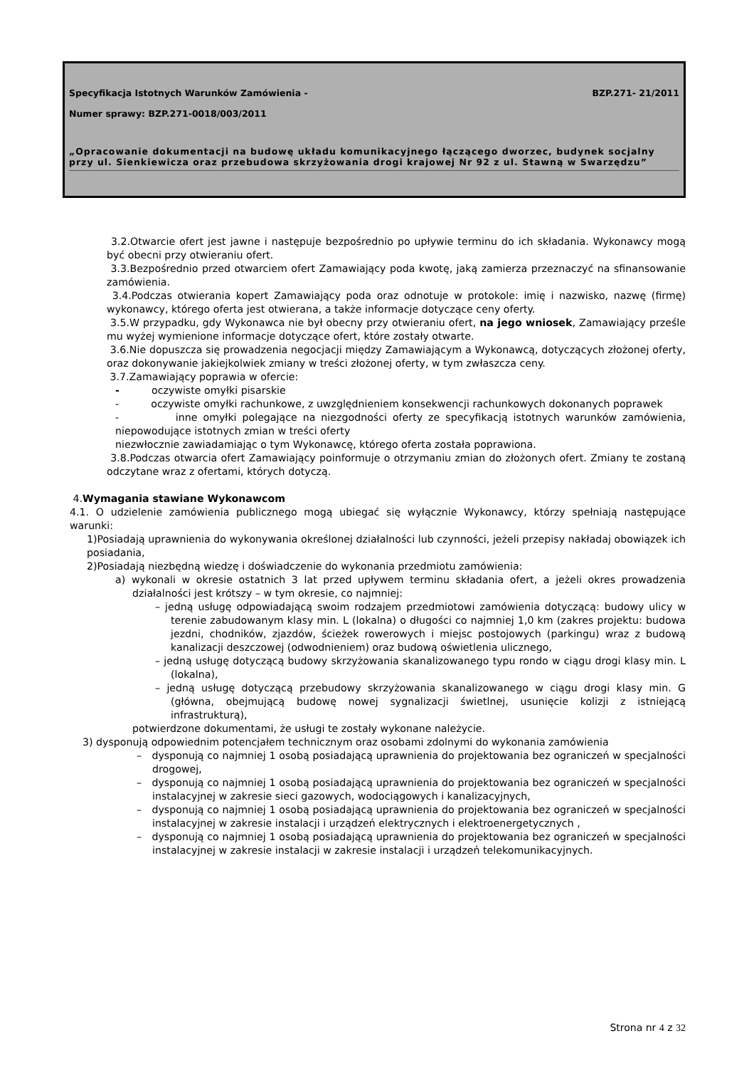Specyfikacja Istotnych Warunków Zamówienia - BZP.271- 21/2011
Numer sprawy: BZP.271-0018/003/2011
„Opracowanie dokumentacji na budowę układu komunikacyjnego łączącego dworzec, budynek socjalny przy ul. Sienkiewicza oraz przebudowa skrzyżowania drogi krajowej Nr 92 z ul. Stawną w Swarzędzu”
3.2.Otwarcie ofert jest jawne i następuje bezpośrednio po upływie terminu do ich składania. Wykonawcy mogą być obecni przy otwieraniu ofert.
3.3.Bezpośrednio przed otwarciem ofert Zamawiający poda kwotę, jaką zamierza przeznaczyć na sfinansowanie zamówienia.
3.4.Podczas otwierania kopert Zamawiający poda oraz odnotuje w protokole: imię i nazwisko, nazwę (firmę) wykonawcy, którego oferta jest otwierana, a także informacje dotyczące ceny oferty.
3.5.W przypadku, gdy Wykonawca nie był obecny przy otwieraniu ofert, na jego wniosek, Zamawiający prześle mu wyżej wymienione informacje dotyczące ofert, które zostały otwarte.
3.6.Nie dopuszcza się prowadzenia negocjacji między Zamawiającym a Wykonawcą, dotyczących złożonej oferty, oraz dokonywanie jakiejkolwiek zmiany w treści złożonej oferty, w tym zwłaszcza ceny.
3.7.Zamawiający poprawia w ofercie:
- oczywiste omyłki pisarskie
- oczywiste omyłki rachunkowe, z uwzględnieniem konsekwencji rachunkowych dokonanych poprawek
- inne omyłki polegające na niezgodności oferty ze specyfikacją istotnych warunków zamówienia, niepowodujące istotnych zmian w treści oferty
niezwłocznie zawiadamiając o tym Wykonawcę, którego oferta została poprawiona.
3.8.Podczas otwarcia ofert Zamawiający poinformuje o otrzymaniu zmian do złożonych ofert. Zmiany te zostaną odczytane wraz z ofertami, których dotyczą.
4.Wymagania stawiane Wykonawcom
4.1. O udzielenie zamówienia publicznego mogą ubiegać się wyłącznie Wykonawcy, którzy spełniają następujące warunki:
1)Posiadają uprawnienia do wykonywania określonej działalności lub czynności, jeżeli przepisy nakładaj obowiązek ich posiadania,
2)Posiadają niezbędną wiedzę i doświadczenie do wykonania przedmiotu zamówienia:
a) wykonali w okresie ostatnich 3 lat przed upływem terminu składania ofert, a jeżeli okres prowadzenia działalności jest krótszy – w tym okresie, co najmniej:
– jedną usługę odpowiadającą swoim rodzajem przedmiotowi zamówienia dotyczącą: budowy ulicy w terenie zabudowanym klasy min. L (lokalna) o długości co najmniej 1,0 km (zakres projektu: budowa jezdni, chodników, zjazdów, ścieżek rowerowych i miejsc postojowych (parkingu) wraz z budową kanalizacji deszczowej (odwodnieniem) oraz budową oświetlenia ulicznego,
– jedną usługę dotyczącą budowy skrzyżowania skanalizowanego typu rondo w ciągu drogi klasy min. L (lokalna),
– jedną usługę dotyczącą przebudowy skrzyżowania skanalizowanego w ciągu drogi klasy min. G (główna, obejmującą budowę nowej sygnalizacji świetlnej, usunięcie kolizji z istniejącą infrastrukturą),
potwierdzone dokumentami, że usługi te zostały wykonane należycie.
3) dysponują odpowiednim potencjałem technicznym oraz osobami zdolnymi do wykonania zamówienia
– dysponują co najmniej 1 osobą posiadającą uprawnienia do projektowania bez ograniczeń w specjalności drogowej,
– dysponują co najmniej 1 osobą posiadającą uprawnienia do projektowania bez ograniczeń w specjalności instalacyjnej w zakresie sieci gazowych, wodociągowych i kanalizacyjnych,
– dysponują co najmniej 1 osobą posiadającą uprawnienia do projektowania bez ograniczeń w specjalności instalacyjnej w zakresie instalacji i urządzeń elektrycznych i elektroenergetycznych ,
– dysponują co najmniej 1 osobą posiadającą uprawnienia do projektowania bez ograniczeń w specjalności instalacyjnej w zakresie instalacji w zakresie instalacji i urządzeń telekomunikacyjnych.
Strona nr 4 z 32